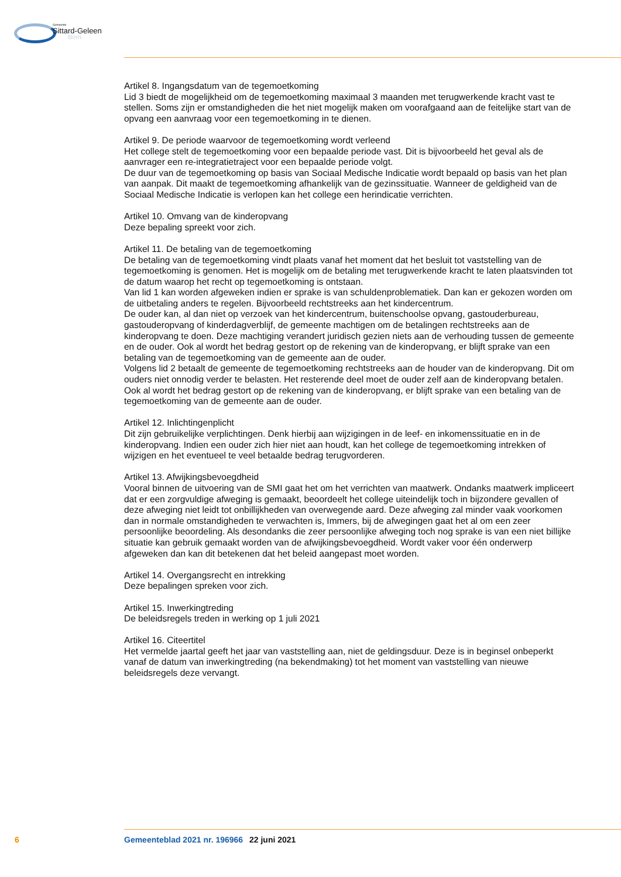Gemeente
Sittard-Geleen
Born
Artikel 8. Ingangsdatum van de tegemoetkoming
Lid 3 biedt de mogelijkheid om de tegemoetkoming maximaal 3 maanden met terugwerkende kracht vast te stellen. Soms zijn er omstandigheden die het niet mogelijk maken om voorafgaand aan de feitelijke start van de opvang een aanvraag voor een tegemoetkoming in te dienen.
Artikel 9. De periode waarvoor de tegemoetkoming wordt verleend
Het college stelt de tegemoetkoming voor een bepaalde periode vast. Dit is bijvoorbeeld het geval als de aanvrager een re-integratietraject voor een bepaalde periode volgt.
De duur van de tegemoetkoming op basis van Sociaal Medische Indicatie wordt bepaald op basis van het plan van aanpak. Dit maakt de tegemoetkoming afhankelijk van de gezinssituatie. Wanneer de geldigheid van de Sociaal Medische Indicatie is verlopen kan het college een herindicatie verrichten.
Artikel 10. Omvang van de kinderopvang
Deze bepaling spreekt voor zich.
Artikel 11. De betaling van de tegemoetkoming
De betaling van de tegemoetkoming vindt plaats vanaf het moment dat het besluit tot vaststelling van de tegemoetkoming is genomen. Het is mogelijk om de betaling met terugwerkende kracht te laten plaatsvinden tot de datum waarop het recht op tegemoetkoming is ontstaan.
Van lid 1 kan worden afgeweken indien er sprake is van schuldenproblematiek. Dan kan er gekozen worden om de uitbetaling anders te regelen. Bijvoorbeeld rechtstreeks aan het kindercentrum.
De ouder kan, al dan niet op verzoek van het kindercentrum, buitenschoolse opvang, gastouderbureau, gastouderopvang of kinderdagverblijf, de gemeente machtigen om de betalingen rechtstreeks aan de kinderopvang te doen. Deze machtiging verandert juridisch gezien niets aan de verhouding tussen de gemeente en de ouder. Ook al wordt het bedrag gestort op de rekening van de kinderopvang, er blijft sprake van een betaling van de tegemoetkoming van de gemeente aan de ouder.
Volgens lid 2 betaalt de gemeente de tegemoetkoming rechtstreeks aan de houder van de kinderopvang. Dit om ouders niet onnodig verder te belasten. Het resterende deel moet de ouder zelf aan de kinderopvang betalen. Ook al wordt het bedrag gestort op de rekening van de kinderopvang, er blijft sprake van een betaling van de tegemoetkoming van de gemeente aan de ouder.
Artikel 12. Inlichtingenplicht
Dit zijn gebruikelijke verplichtingen. Denk hierbij aan wijzigingen in de leef- en inkomenssituatie en in de kinderopvang. Indien een ouder zich hier niet aan houdt, kan het college de tegemoetkoming intrekken of wijzigen en het eventueel te veel betaalde bedrag terugvorderen.
Artikel 13. Afwijkingsbevoegdheid
Vooral binnen de uitvoering van de SMI gaat het om het verrichten van maatwerk. Ondanks maatwerk impliceert dat er een zorgvuldige afweging is gemaakt, beoordeelt het college uiteindelijk toch in bijzondere gevallen of deze afweging niet leidt tot onbillijkheden van overwegende aard. Deze afweging zal minder vaak voorkomen dan in normale omstandigheden te verwachten is, Immers, bij de afwegingen gaat het al om een zeer persoonlijke beoordeling. Als desondanks die zeer persoonlijke afweging toch nog sprake is van een niet billijke situatie kan gebruik gemaakt worden van de afwijkingsbevoegdheid. Wordt vaker voor één onderwerp afgeweken dan kan dit betekenen dat het beleid aangepast moet worden.
Artikel 14. Overgangsrecht en intrekking
Deze bepalingen spreken voor zich.
Artikel 15. Inwerkingtreding
De beleidsregels treden in werking op 1 juli 2021
Artikel 16. Citeertitel
Het vermelde jaartal geeft het jaar van vaststelling aan, niet de geldingsduur. Deze is in beginsel onbeperkt vanaf de datum van inwerkingtreding (na bekendmaking) tot het moment van vaststelling van nieuwe beleidsregels deze vervangt.
6 Gemeenteblad 2021 nr. 196966 22 juni 2021